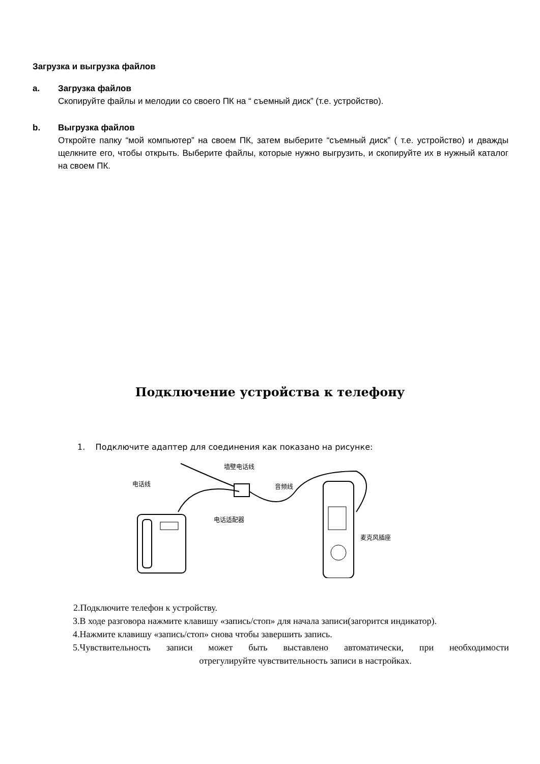Загрузка и выгрузка файлов
a. Загрузка файлов
Скопируйте файлы и мелодии со своего ПК на “ съемный диск” (т.е. устройство).
b. Выгрузка файлов
Откройте папку “мой компьютер” на своем ПК, затем выберите “съемный диск” ( т.е. устройство) и дважды щелкните его, чтобы открыть. Выберите файлы, которые нужно выгрузить, и скопируйте их в нужный каталог на своем ПК.
Подключение устройства к телефону
1. Подключите адаптер для соединения как показано на рисунке:
墙壁电话线
电话线
音频线
电话适配器
麦克风插座
2.Подключите телефон к устройству.
3.В ходе разговора нажмите клавишу «запись/стоп» для начала записи(загорится индикатор).
4.Нажмите клавишу «запись/стоп» снова чтобы завершить запись.
5.Чувствительность записи может быть выставлено автоматически, при необходимости
отрегулируйте чувствительность записи в настройках.